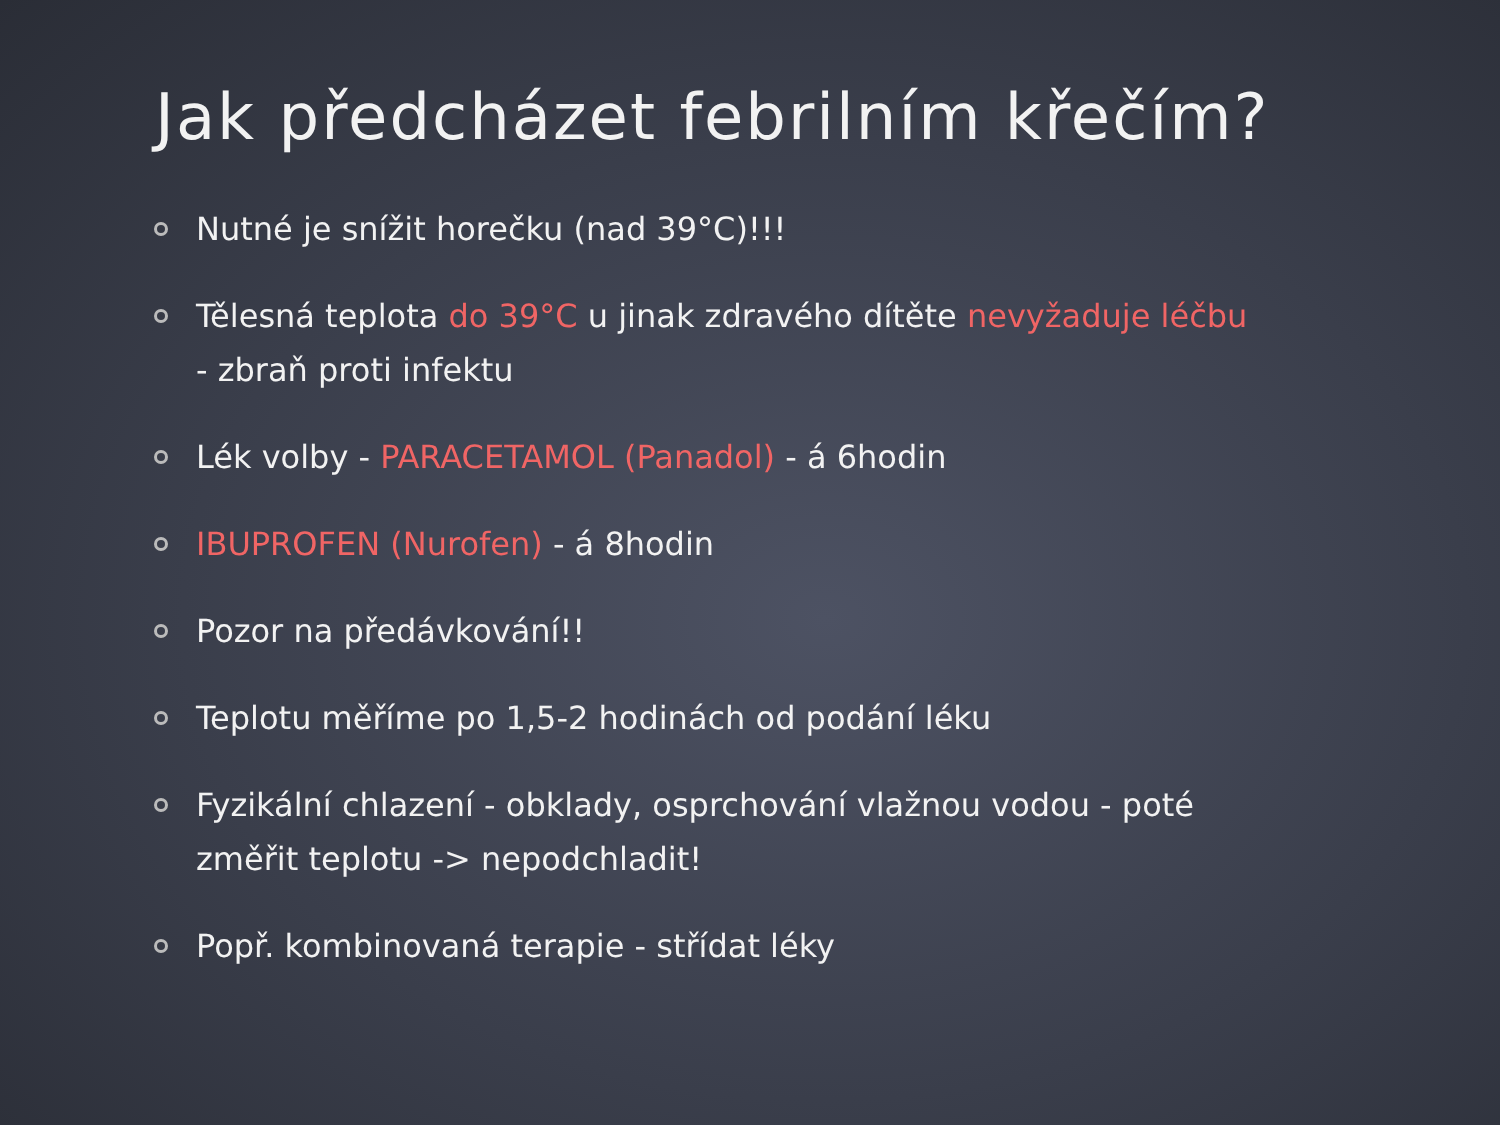Jak předcházet febrilním křečím?
Nutné je snížit horečku (nad 39°C)!!!
Tělesná teplota do 39°C u jinak zdravého dítěte nevyžaduje léčbu - zbraň proti infektu
Lék volby - PARACETAMOL (Panadol) - á 6hodin
IBUPROFEN (Nurofen) - á 8hodin
Pozor na předávkování!!
Teplotu měříme po 1,5-2 hodinách od podání léku
Fyzikální chlazení - obklady, osprchování vlažnou vodou - poté změřit teplotu -> nepodchladit!
Popř. kombinovaná terapie - střídat léky